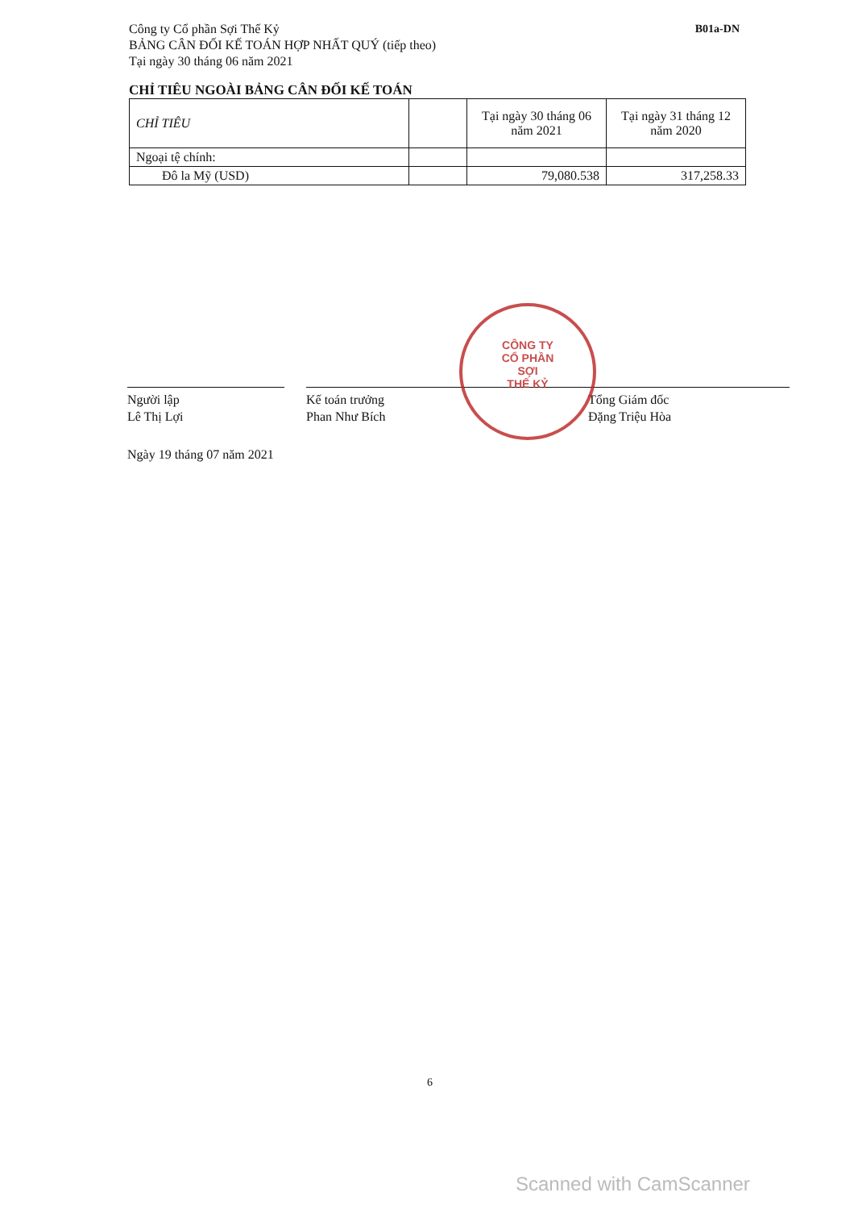Công ty Cổ phần Sợi Thế Kỷ
BẢNG CÂN ĐỐI KẾ TOÁN HỢP NHẤT QUÝ (tiếp theo)
Tại ngày 30 tháng 06 năm 2021
B01a-DN
CHỈ TIÊU NGOÀI BẢNG CÂN ĐỐI KẾ TOÁN
| CHỈ TIÊU | | Tại ngày 30 tháng 06 năm 2021 | Tại ngày 31 tháng 12 năm 2020 |
| --- | --- | --- | --- |
| Ngoại tệ chính: | | | |
| Đô la Mỹ (USD) | | 79,080.538 | 317,258.33 |
CÔNG TY
CỔ PHẦN
SỢI
THẾ KỶ
Người lập
Lê Thị Lợi
Kế toán trưởng
Phan Như Bích
Tổng Giám đốc
Đặng Triệu Hòa
Ngày 19 tháng 07 năm 2021
6
Scanned with CamScanner